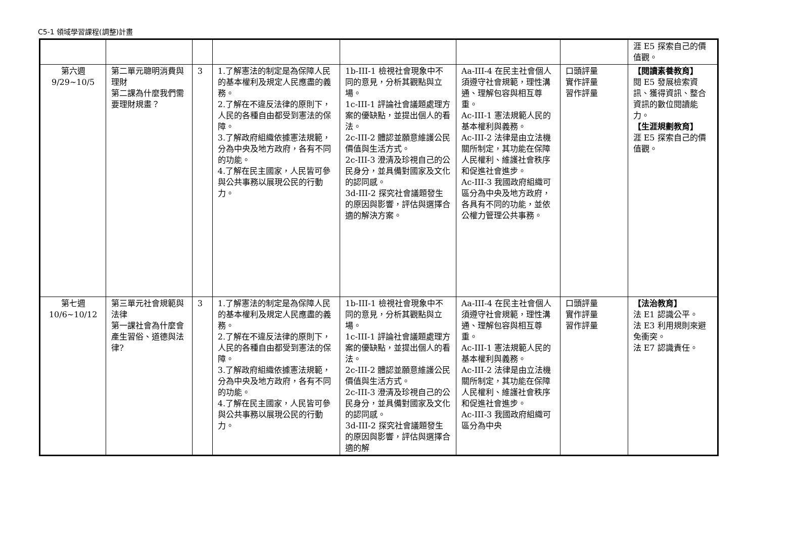C5-1 領域學習課程(調整)計畫
| | | | | | | | 涯 E5 探索自己的價值觀。 |
| 第六週 9/29~10/5 | 第二單元聰明消費與理財 第二課為什麼我們需要理財規畫？ | 3 | 1.了解憲法的制定是為保障人民的基本權利及規定人民應盡的義務。 2.了解在不違反法律的原則下，人民的各種自由都受到憲法的保障。 3.了解政府組織依據憲法規範，分為中央及地方政府，各有不同的功能。 4.了解在民主國家，人民皆可參與公共事務以展現公民的行動力。 | 1b-III-1 檢視社會現象中不同的意見，分析其觀點與立場。 1c-III-1 評論社會議題處理方案的優缺點，並提出個人的看法。 2c-III-2 體認並願意維護公民價值與生活方式。 2c-III-3 澄清及珍視自己的公民身分，並具備對國家及文化的認同感。 3d-III-2 探究社會議題發生的原因與影響，評估與選擇合適的解決方案。 | Aa-III-4 在民主社會個人須遵守社會規範，理性溝通、理解包容與相互尊重。 Ac-III-1 憲法規範人民的基本權利與義務。 Ac-III-2 法律是由立法機關所制定，其功能在保障人民權利、維護社會秩序和促進社會進步。 Ac-III-3 我國政府組織可區分為中央及地方政府，各具有不同的功能，並依公權力管理公共事務。 | 口頭評量 實作評量 習作評量 | 【閱讀素養教育】 閱 E5 發展檢索資訊、獲得資訊、整合資訊的數位閱讀能力。 【生涯規劃教育】 涯 E5 探索自己的價值觀。 |
| 第七週 10/6~10/12 | 第三單元社會規範與法律 第一課社會為什麼會產生習俗、道德與法律? | 3 | 1.了解憲法的制定是為保障人民的基本權利及規定人民應盡的義務。 2.了解在不違反法律的原則下，人民的各種自由都受到憲法的保障。 3.了解政府組織依據憲法規範，分為中央及地方政府，各有不同的功能。 4.了解在民主國家，人民皆可參與公共事務以展現公民的行動力。 | 1b-III-1 檢視社會現象中不同的意見，分析其觀點與立場。 1c-III-1 評論社會議題處理方案的優缺點，並提出個人的看法。 2c-III-2 體認並願意維護公民價值與生活方式。 2c-III-3 澄清及珍視自己的公民身分，並具備對國家及文化的認同感。 3d-III-2 探究社會議題發生的原因與影響，評估與選擇合適的解 | Aa-III-4 在民主社會個人須遵守社會規範，理性溝通、理解包容與相互尊重。 Ac-III-1 憲法規範人民的基本權利與義務。 Ac-III-2 法律是由立法機關所制定，其功能在保障人民權利、維護社會秩序和促進社會進步。 Ac-III-3 我國政府組織可區分為中央 | 口頭評量 實作評量 習作評量 | 【法治教育】 法 E1 認識公平。 法 E3 利用規則來避免衝突。 法 E7 認識責任。 |